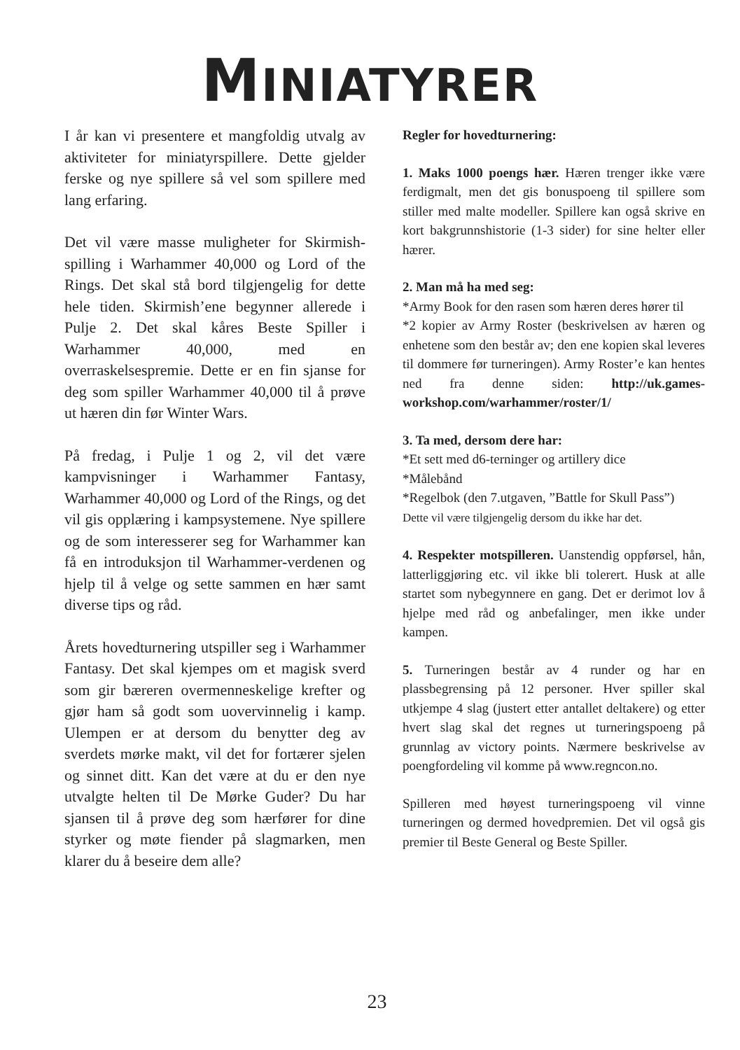MINIATYRER
I år kan vi presentere et mangfoldig utvalg av aktiviteter for miniatyrspillere. Dette gjelder ferske og nye spillere så vel som spillere med lang erfaring.
Det vil være masse muligheter for Skirmish-spilling i Warhammer 40,000 og Lord of the Rings. Det skal stå bord tilgjengelig for dette hele tiden. Skirmish’ene begynner allerede i Pulje 2. Det skal kåres Beste Spiller i Warhammer 40,000, med en overraskelsespremie. Dette er en fin sjanse for deg som spiller Warhammer 40,000 til å prøve ut hæren din før Winter Wars.
På fredag, i Pulje 1 og 2, vil det være kampvisninger i Warhammer Fantasy, Warhammer 40,000 og Lord of the Rings, og det vil gis opplæring i kampsystemene. Nye spillere og de som interesserer seg for Warhammer kan få en introduksjon til Warhammer-verdenen og hjelp til å velge og sette sammen en hær samt diverse tips og råd.
Årets hovedturnering utspiller seg i Warhammer Fantasy. Det skal kjempes om et magisk sverd som gir bæreren overmenneskelige krefter og gjør ham så godt som uovervinnelig i kamp. Ulempen er at dersom du benytter deg av sverdets mørke makt, vil det for fortærer sjelen og sinnet ditt. Kan det være at du er den nye utvalgte helten til De Mørke Guder? Du har sjansen til å prøve deg som hærfører for dine styrker og møte fiender på slagmarken, men klarer du å beseire dem alle?
Regler for hovedturnering:
1. Maks 1000 poengs hær. Hæren trenger ikke være ferdigmalt, men det gis bonuspoeng til spillere som stiller med malte modeller. Spillere kan også skrive en kort bakgrunnshistorie (1-3 sider) for sine helter eller hærer.
2. Man må ha med seg:
*Army Book for den rasen som hæren deres hører til
*2 kopier av Army Roster (beskrivelsen av hæren og enhetene som den består av; den ene kopien skal leveres til dommere før turneringen). Army Roster’e kan hentes ned fra denne siden: http://uk.games-workshop.com/warhammer/roster/1/
3. Ta med, dersom dere har:
*Et sett med d6-terninger og artillery dice
*Målebånd
*Regelbok (den 7.utgaven, ”Battle for Skull Pass”)
Dette vil være tilgjengelig dersom du ikke har det.
4. Respekter motspilleren. Uanstendig oppførsel, hån, latterliggjøring etc. vil ikke bli tolerert. Husk at alle startet som nybegynnere en gang. Det er derimot lov å hjelpe med råd og anbefalinger, men ikke under kampen.
5. Turneringen består av 4 runder og har en plassbegrensing på 12 personer. Hver spiller skal utkjempe 4 slag (justert etter antallet deltakere) og etter hvert slag skal det regnes ut turneringspoeng på grunnlag av victory points. Nærmere beskrivelse av poengfordeling vil komme på www.regncon.no.
Spilleren med høyest turneringspoeng vil vinne turneringen og dermed hovedpremien. Det vil også gis premier til Beste General og Beste Spiller.
23